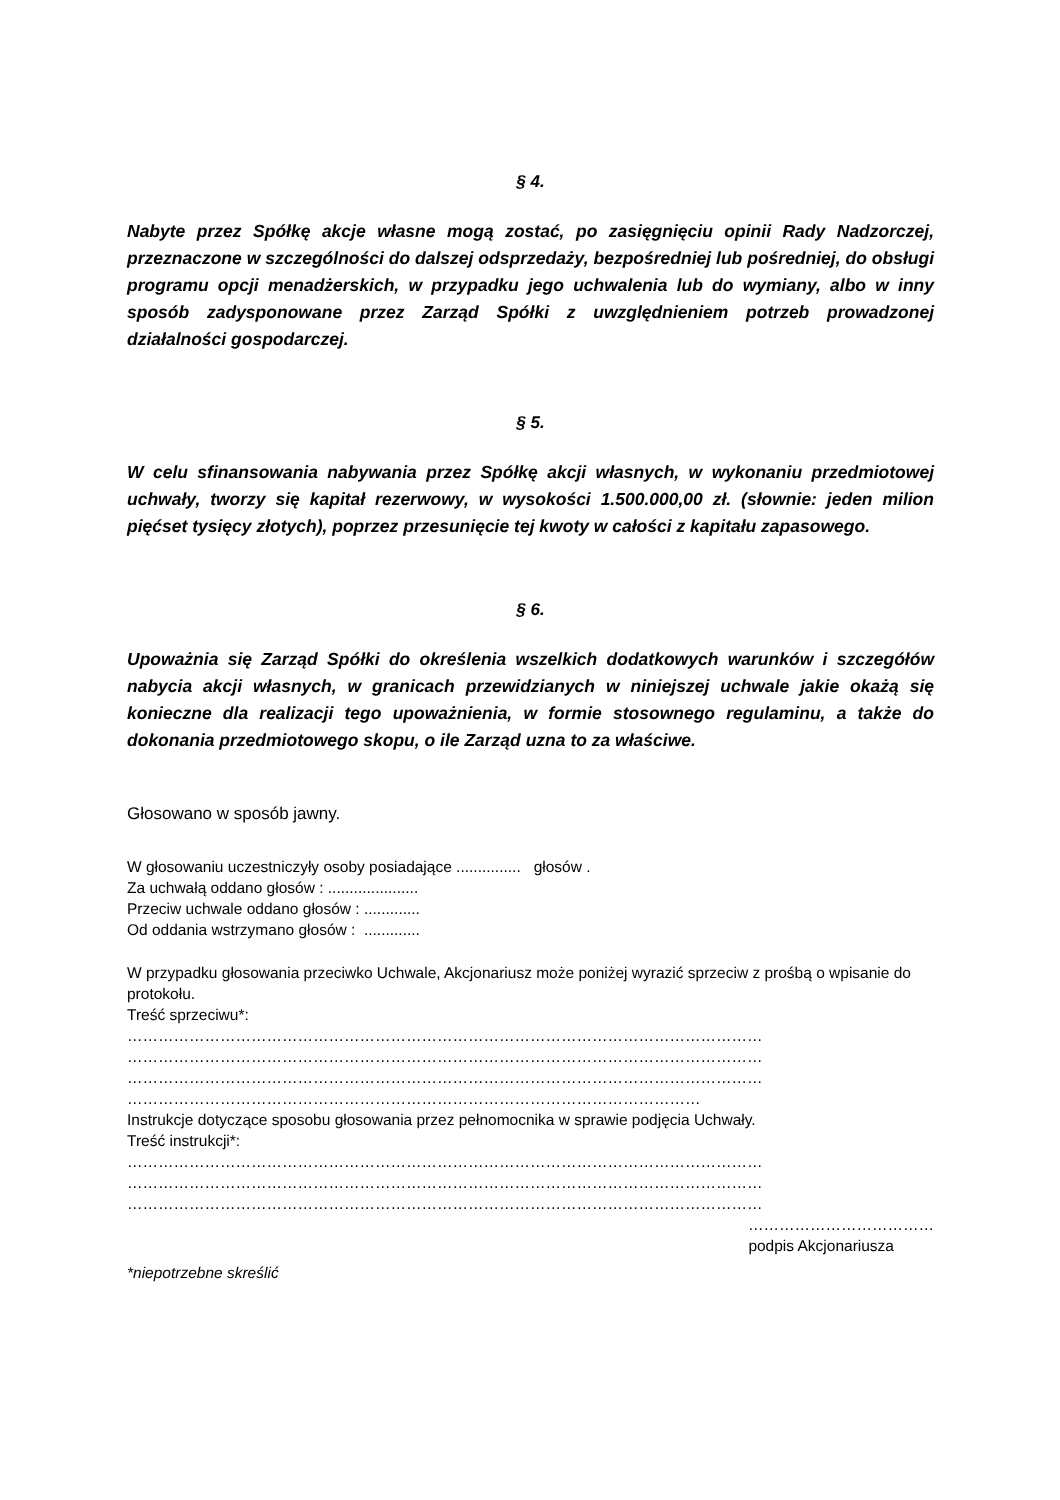§ 4.
Nabyte przez Spółkę akcje własne mogą zostać, po zasięgnięciu opinii Rady Nadzorczej, przeznaczone w szczególności do dalszej odsprzedaży, bezpośredniej lub pośredniej, do obsługi programu opcji menadżerskich, w przypadku jego uchwalenia lub do wymiany, albo w inny sposób zadysponowane przez Zarząd Spółki z uwzględnieniem potrzeb prowadzonej działalności gospodarczej.
§ 5.
W celu sfinansowania nabywania przez Spółkę akcji własnych, w wykonaniu przedmiotowej uchwały, tworzy się kapitał rezerwowy, w wysokości 1.500.000,00 zł. (słownie: jeden milion pięćset tysięcy złotych), poprzez przesunięcie tej kwoty w całości z kapitału zapasowego.
§ 6.
Upoważnia się Zarząd Spółki do określenia wszelkich dodatkowych warunków i szczegółów nabycia akcji własnych, w granicach przewidzianych w niniejszej uchwale jakie okażą się konieczne dla realizacji tego upoważnienia, w formie stosownego regulaminu, a także do dokonania przedmiotowego skopu, o ile Zarząd uzna to za właściwe.
Głosowano w sposób jawny.
W głosowaniu uczestniczyły osoby posiadające ............... głosów .
Za uchwałą oddano głosów : .....................
Przeciw uchwale oddano głosów : .............
Od oddania wstrzymano głosów : .............
W przypadku głosowania przeciwko Uchwale, Akcjonariusz może poniżej wyrazić sprzeciw z prośbą o wpisanie do protokołu.
Treść sprzeciwu*:
……………………………………………………………………………………………………………
……………………………………………………………………………………………………………
……………………………………………………………………………………………………………
…………………………………………………………………………………………………
Instrukcje dotyczące sposobu głosowania przez pełnomocnika w sprawie podjęcia Uchwały.
Treść instrukcji*:
……………………………………………………………………………………………………………
……………………………………………………………………………………………………………
……………………………………………………………………………………………………………
………………………………
podpis Akcjonariusza
*niepotrzebne skreślić